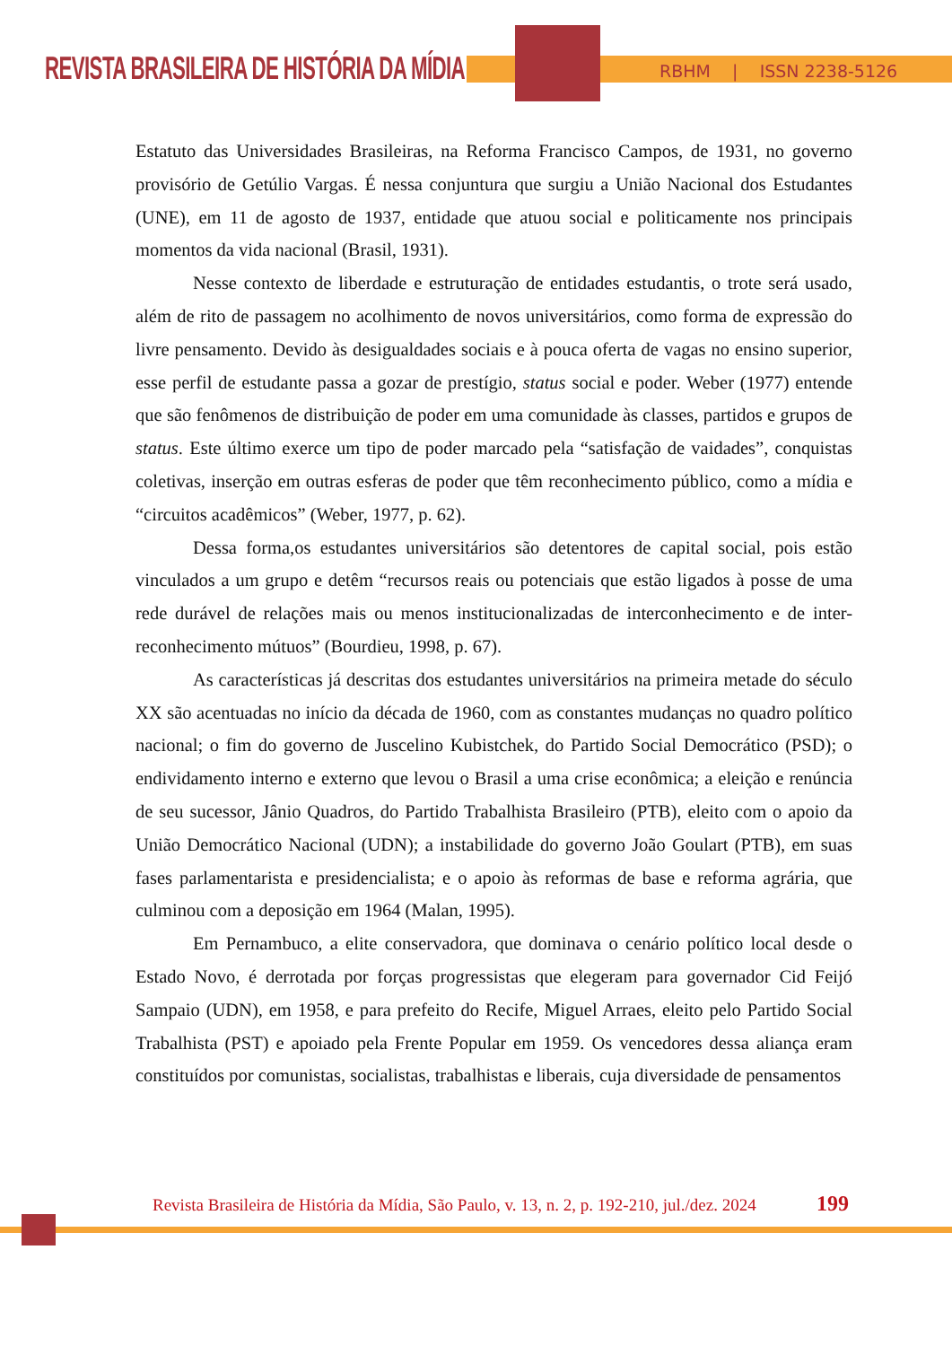REVISTA BRASILEIRA DE HISTÓRIA DA MÍDIA RBHM | ISSN 2238-5126
Estatuto das Universidades Brasileiras, na Reforma Francisco Campos, de 1931, no governo provisório de Getúlio Vargas. É nessa conjuntura que surgiu a União Nacional dos Estudantes (UNE), em 11 de agosto de 1937, entidade que atuou social e politicamente nos principais momentos da vida nacional (Brasil, 1931).
Nesse contexto de liberdade e estruturação de entidades estudantis, o trote será usado, além de rito de passagem no acolhimento de novos universitários, como forma de expressão do livre pensamento. Devido às desigualdades sociais e à pouca oferta de vagas no ensino superior, esse perfil de estudante passa a gozar de prestígio, status social e poder. Weber (1977) entende que são fenômenos de distribuição de poder em uma comunidade às classes, partidos e grupos de status. Este último exerce um tipo de poder marcado pela “satisfação de vaidades”, conquistas coletivas, inserção em outras esferas de poder que têm reconhecimento público, como a mídia e “circuitos acadêmicos” (Weber, 1977, p. 62).
Dessa forma,os estudantes universitários são detentores de capital social, pois estão vinculados a um grupo e detêm “recursos reais ou potenciais que estão ligados à posse de uma rede durável de relações mais ou menos institucionalizadas de interconhecimento e de inter-reconhecimento mútuos” (Bourdieu, 1998, p. 67).
As características já descritas dos estudantes universitários na primeira metade do século XX são acentuadas no início da década de 1960, com as constantes mudanças no quadro político nacional; o fim do governo de Juscelino Kubistchek, do Partido Social Democrático (PSD); o endividamento interno e externo que levou o Brasil a uma crise econômica; a eleição e renúncia de seu sucessor, Jânio Quadros, do Partido Trabalhista Brasileiro (PTB), eleito com o apoio da União Democrático Nacional (UDN); a instabilidade do governo João Goulart (PTB), em suas fases parlamentarista e presidencialista; e o apoio às reformas de base e reforma agrária, que culminou com a deposição em 1964 (Malan, 1995).
Em Pernambuco, a elite conservadora, que dominava o cenário político local desde o Estado Novo, é derrotada por forças progressistas que elegeram para governador Cid Feijó Sampaio (UDN), em 1958, e para prefeito do Recife, Miguel Arraes, eleito pelo Partido Social Trabalhista (PST) e apoiado pela Frente Popular em 1959. Os vencedores dessa aliança eram constituídos por comunistas, socialistas, trabalhistas e liberais, cuja diversidade de pensamentos
Revista Brasileira de História da Mídia, São Paulo, v. 13, n. 2, p. 192-210, jul./dez. 2024
199